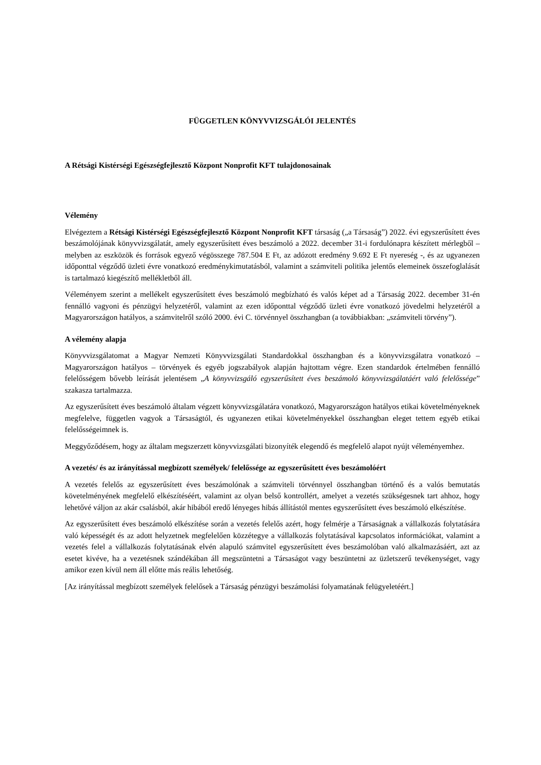FÜGGETLEN KÖNYVVIZSGÁLÓI JELENTÉS
A Rétsági Kistérségi Egészségfejlesztő Központ Nonprofit KFT tulajdonosainak
Vélemény
Elvégeztem a Rétsági Kistérségi Egészségfejlesztő Központ Nonprofit KFT társaság („a Társaság”) 2022. évi egyszerűsített éves beszámolójának könyvvizsgálatát, amely egyszerűsített éves beszámoló a 2022. december 31-i fordulónapra készített mérlegből – melyben az eszközök és források egyező végösszege 787.504 E Ft, az adózott eredmény 9.692 E Ft nyereség -, és az ugyanezen időponttal végződő üzleti évre vonatkozó eredménykimutatásból, valamint a számviteli politika jelentős elemeinek összefoglalását is tartalmazó kiegészítő mellékletből áll.
Véleményem szerint a mellékelt egyszerűsített éves beszámoló megbízható és valós képet ad a Társaság 2022. december 31-én fennálló vagyoni és pénzügyi helyzetéről, valamint az ezen időponttal végződő üzleti évre vonatkozó jövedelmi helyzetéről a Magyarországon hatályos, a számvitelről szóló 2000. évi C. törvénnyel összhangban (a továbbiakban: „számviteli törvény”).
A vélemény alapja
Könyvvizsgálatomat a Magyar Nemzeti Könyvvizsgálati Standardokkal összhangban és a könyvvizsgálatra vonatkozó – Magyarországon hatályos – törvények és egyéb jogszabályok alapján hajtottam végre. Ezen standardok értelmében fennálló felelősségem bővebb leírását jelentésem „A könyvvizsgáló egyszerűsített éves beszámoló könyvvizsgálatáért való felelőssége” szakasza tartalmazza.
Az egyszerűsített éves beszámoló általam végzett könyvvizsgálatára vonatkozó, Magyarországon hatályos etikai követelményeknek megfelelve, független vagyok a Társaságtól, és ugyanezen etikai követelményekkel összhangban eleget tettem egyéb etikai felelősségeimnek is.
Meggyőződésem, hogy az általam megszerzett könyvvizsgálati bizonyíték elegendő és megfelelő alapot nyújt véleményemhez.
A vezetés/ és az irányítással megbízott személyek/ felelőssége az egyszerűsített éves beszámolóért
A vezetés felelős az egyszerűsített éves beszámolónak a számviteli törvénnyel összhangban történő és a valós bemutatás követelményének megfelelő elkészítéséért, valamint az olyan belső kontrollért, amelyet a vezetés szükségesnek tart ahhoz, hogy lehetővé váljon az akár csalásból, akár hibából eredő lényeges hibás állítástól mentes egyszerűsített éves beszámoló elkészítése.
Az egyszerűsített éves beszámoló elkészítése során a vezetés felelős azért, hogy felmérje a Társaságnak a vállalkozás folytatására való képességét és az adott helyzetnek megfelelően közzétegye a vállalkozás folytatásával kapcsolatos információkat, valamint a vezetés felel a vállalkozás folytatásának elvén alapuló számvitel egyszerűsített éves beszámolóban való alkalmazásáért, azt az esetet kivéve, ha a vezetésnek szándékában áll megszüntetni a Társaságot vagy beszüntetni az üzletszerű tevékenységet, vagy amikor ezen kívül nem áll előtte más reális lehetőség.
[Az irányítással megbízott személyek felelősek a Társaság pénzügyi beszámolási folyamatának felügyeletéért.]